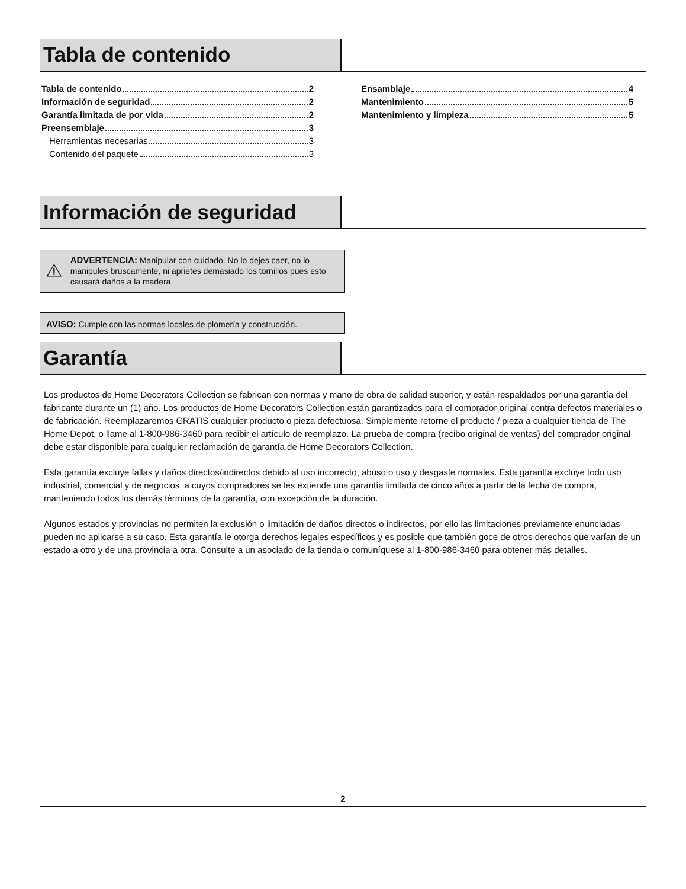Tabla de contenido
Tabla de contenido 2
Información de seguridad 2
Garantía limitada de por vida 2
Preensemblaje 3
Herramientas necesarias 3
Contenido del paquete 3
Ensamblaje 4
Mantenimiento 5
Mantenimiento y limpieza 5
Información de seguridad
ADVERTENCIA: Manipular con cuidado. No lo dejes caer, no lo manipules bruscamente, ni aprietes demasiado los tornillos pues esto causará daños a la madera.
AVISO: Cumple con las normas locales de plomería y construcción.
Garantía
Los productos de Home Decorators Collection se fabrican con normas y mano de obra de calidad superior, y están respaldados por una garantía del fabricante durante un (1) año. Los productos de Home Decorators Collection están garantizados para el comprador original contra defectos materiales o de fabricación. Reemplazaremos GRATIS cualquier producto o pieza defectuosa. Simplemente retorne el producto / pieza a cualquier tienda de The Home Depot, o llame al 1-800-986-3460 para recibir el artículo de reemplazo. La prueba de compra (recibo original de ventas) del comprador original debe estar disponible para cualquier reclamación de garantía de Home Decorators Collection.
Esta garantía excluye fallas y daños directos/indirectos debido al uso incorrecto, abuso o uso y desgaste normales. Esta garantía excluye todo uso industrial, comercial y de negocios, a cuyos compradores se les extiende una garantía limitada de cinco años a partir de la fecha de compra, manteniendo todos los demás términos de la garantía, con excepción de la duración.
Algunos estados y provincias no permiten la exclusión o limitación de daños directos o indirectos, por ello las limitaciones previamente enunciadas pueden no aplicarse a su caso. Esta garantía le otorga derechos legales específicos y es posible que también goce de otros derechos que varían de un estado a otro y de una provincia a otra. Consulte a un asociado de la tienda o comuníquese al 1-800-986-3460 para obtener más detalles.
2